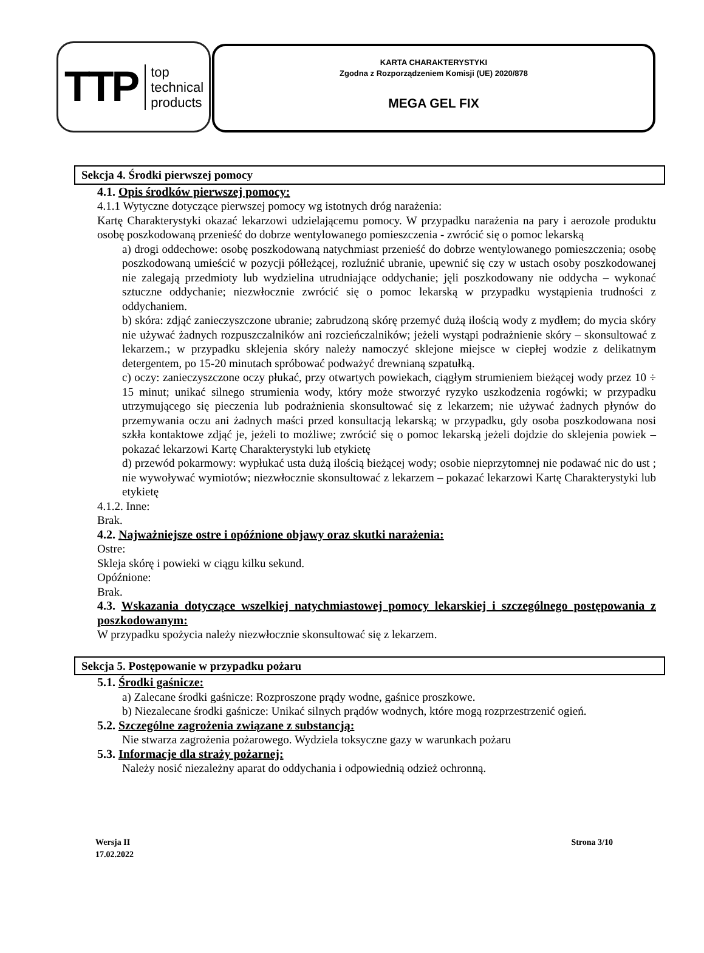TTP top
technical
products
KARTA CHARAKTERYSTYKI
Zgodna z Rozporządzeniem Komisji (UE) 2020/878
MEGA GEL FIX
Sekcja 4. Środki pierwszej pomocy
4.1. Opis środków pierwszej pomocy:
4.1.1 Wytyczne dotyczące pierwszej pomocy wg istotnych dróg narażenia:
Kartę Charakterystyki okazać lekarzowi udzielającemu pomocy. W przypadku narażenia na pary i aerozole produktu osobę poszkodowaną przenieść do dobrze wentylowanego pomieszczenia - zwrócić się o pomoc lekarską
a) drogi oddechowe: osobę poszkodowaną natychmiast przenieść do dobrze wentylowanego pomieszczenia; osobę poszkodowaną umieścić w pozycji półleżącej, rozluźnić ubranie, upewnić się czy w ustach osoby poszkodowanej nie zalegają przedmioty lub wydzielina utrudniające oddychanie; jęli poszkodowany nie oddycha – wykonać sztuczne oddychanie; niezwłocznie zwrócić się o pomoc lekarską w przypadku wystąpienia trudności z oddychaniem.
b) skóra: zdjąć zanieczyszczone ubranie; zabrudzoną skórę przemyć dużą ilością wody z mydłem; do mycia skóry nie używać żadnych rozpuszczalników ani rozcieńczalników; jeżeli wystąpi podrażnienie skóry – skonsultować z lekarzem.; w przypadku sklejenia skóry należy namoczyć sklejone miejsce w ciepłej wodzie z delikatnym detergentem, po 15-20 minutach spróbować podważyć drewnianą szpatułką.
c) oczy: zanieczyszczone oczy płukać, przy otwartych powiekach, ciągłym strumieniem bieżącej wody przez 10 ÷ 15 minut; unikać silnego strumienia wody, który może stworzyć ryzyko uszkodzenia rogówki; w przypadku utrzymującego się pieczenia lub podrażnienia skonsultować się z lekarzem; nie używać żadnych płynów do przemywania oczu ani żadnych maści przed konsultacją lekarską; w przypadku, gdy osoba poszkodowana nosi szkła kontaktowe zdjąć je, jeżeli to możliwe; zwrócić się o pomoc lekarską jeżeli dojdzie do sklejenia powiek – pokazać lekarzowi Kartę Charakterystyki lub etykietę
d) przewód pokarmowy: wypłukać usta dużą ilością bieżącej wody; osobie nieprzytomnej nie podawać nic do ust ; nie wywoływać wymiotów; niezwłocznie skonsultować z lekarzem – pokazać lekarzowi Kartę Charakterystyki lub etykietę
4.1.2. Inne:
Brak.
4.2. Najważniejsze ostre i opóźnione objawy oraz skutki narażenia:
Ostre:
Skleja skórę i powieki w ciągu kilku sekund.
Opóźnione:
Brak.
4.3. Wskazania dotyczące wszelkiej natychmiastowej pomocy lekarskiej i szczególnego postępowania z poszkodowanym:
W przypadku spożycia należy niezwłocznie skonsultować się z lekarzem.
Sekcja 5. Postępowanie w przypadku pożaru
5.1. Środki gaśnicze:
a) Zalecane środki gaśnicze: Rozproszone prądy wodne, gaśnice proszkowe.
b) Niezalecane środki gaśnicze: Unikać silnych prądów wodnych, które mogą rozprzestrzenić ogień.
5.2. Szczególne zagrożenia związane z substancją:
Nie stwarza zagrożenia pożarowego. Wydziela toksyczne gazy w warunkach pożaru
5.3. Informacje dla straży pożarnej:
Należy nosić niezależny aparat do oddychania i odpowiednią odzież ochronną.
Wersja II
17.02.2022
Strona 3/10